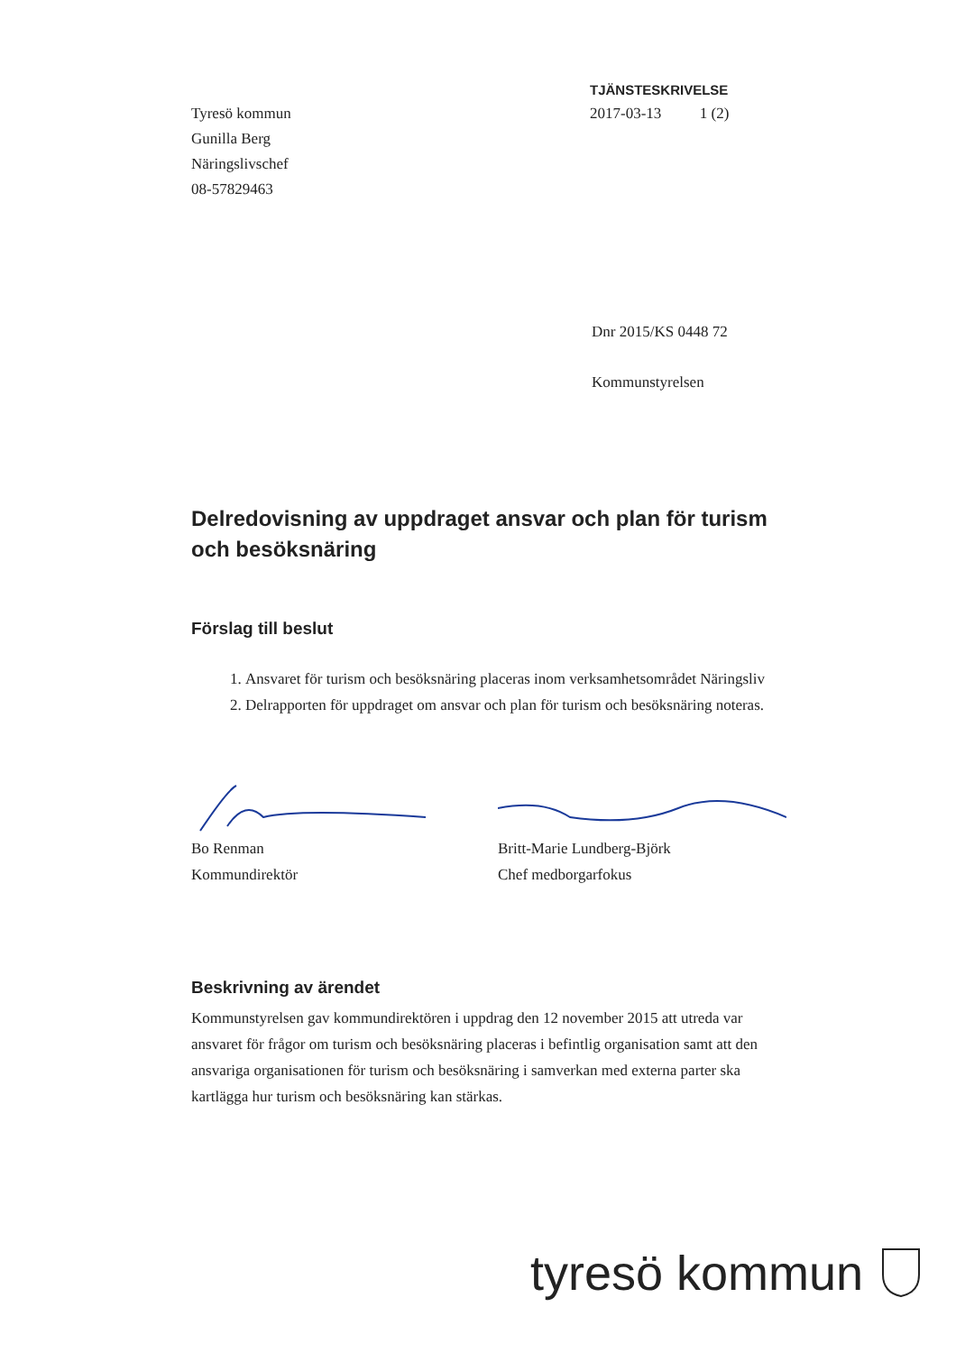Tyresö kommun
Gunilla Berg
Näringslivschef
08-57829463
TJÄNSTESKRIVELSE
2017-03-13 1 (2)
Dnr 2015/KS 0448 72
Kommunstyrelsen
Delredovisning av uppdraget ansvar och plan för turism och besöksnäring
Förslag till beslut
1. Ansvaret för turism och besöksnäring placeras inom verksamhetsområdet Näringsliv
2. Delrapporten för uppdraget om ansvar och plan för turism och besöksnäring noteras.
Bo Renman
Kommundirektör
Britt-Marie Lundberg-Björk
Chef medborgarfokus
Beskrivning av ärendet
Kommunstyrelsen gav kommundirektören i uppdrag den 12 november 2015 att utreda var ansvaret för frågor om turism och besöksnäring placeras i befintlig organisation samt att den ansvariga organisationen för turism och besöksnäring i samverkan med externa parter ska kartlägga hur turism och besöksnäring kan stärkas.
tyresö kommun